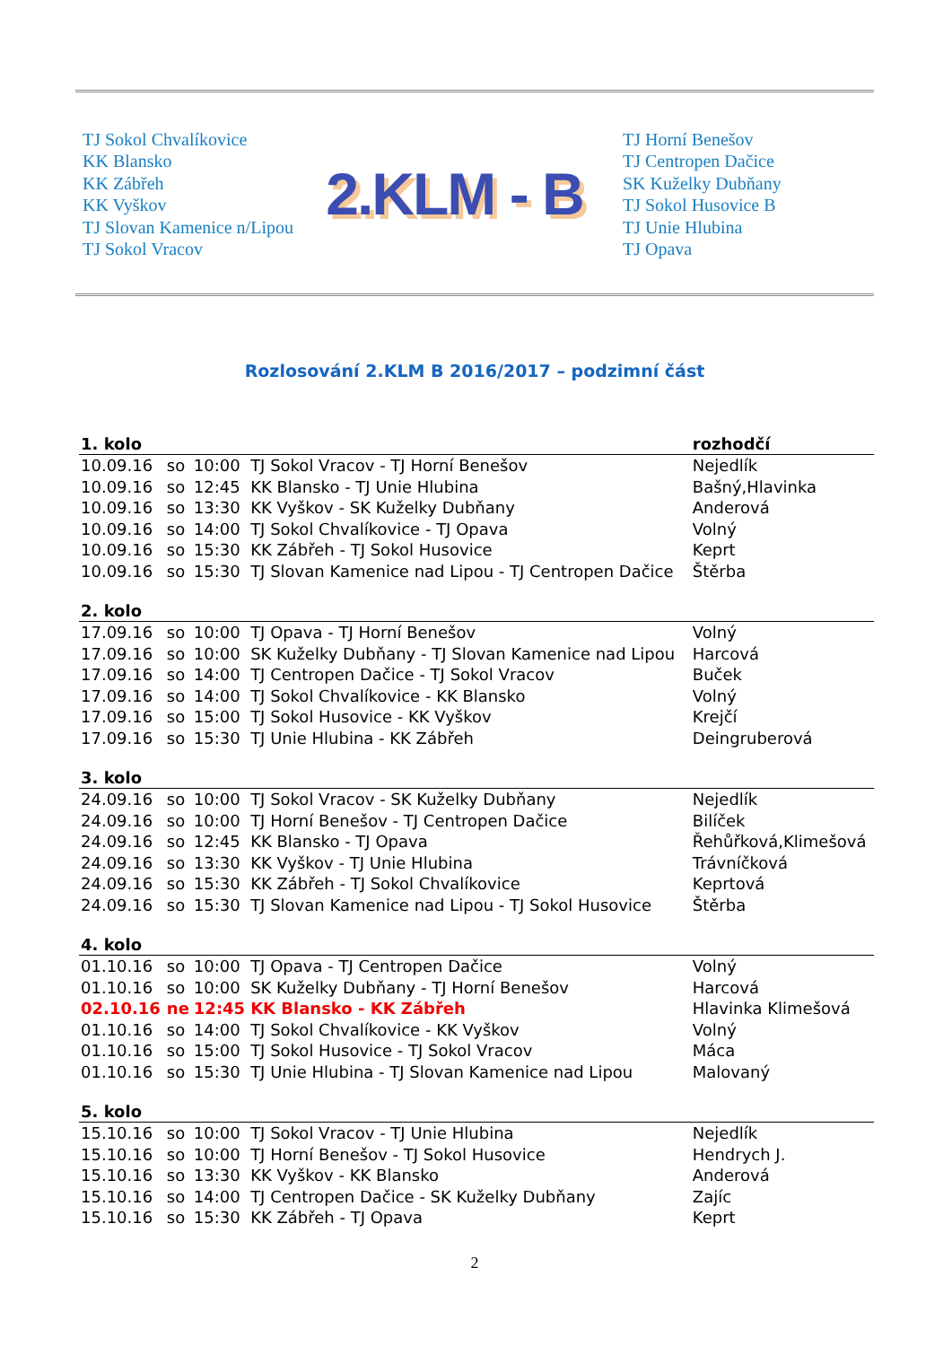TJ Sokol Chvalíkovice
KK Blansko
KK Zábřeh
KK Vyškov
TJ Slovan Kamenice n/Lipou
TJ Sokol Vracov
2.KLM - B
TJ Horní Benešov
TJ Centropen Dačice
SK Kuželky Dubňany
TJ Sokol Husovice B
TJ Unie Hlubina
TJ Opava
Rozlosování 2.KLM B 2016/2017 – podzimní část
| 1. kolo | | | | rozhodčí |
| --- | --- | --- | --- | --- |
| 10.09.16 | so | 10:00 | TJ Sokol Vracov - TJ Horní Benešov | Nejedlík |
| 10.09.16 | so | 12:45 | KK Blansko - TJ Unie Hlubina | Bašný,Hlavinka |
| 10.09.16 | so | 13:30 | KK Vyškov - SK Kuželky Dubňany | Anderová |
| 10.09.16 | so | 14:00 | TJ Sokol Chvalíkovice - TJ Opava | Volný |
| 10.09.16 | so | 15:30 | KK Zábřeh - TJ Sokol Husovice | Keprt |
| 10.09.16 | so | 15:30 | TJ Slovan Kamenice nad Lipou - TJ Centropen Dačice | Štěrba |
| 2. kolo | | | | |
| 17.09.16 | so | 10:00 | TJ Opava - TJ Horní Benešov | Volný |
| 17.09.16 | so | 10:00 | SK Kuželky Dubňany - TJ Slovan Kamenice nad Lipou | Harcová |
| 17.09.16 | so | 14:00 | TJ Centropen Dačice - TJ Sokol Vracov | Buček |
| 17.09.16 | so | 14:00 | TJ Sokol Chvalíkovice - KK Blansko | Volný |
| 17.09.16 | so | 15:00 | TJ Sokol Husovice - KK Vyškov | Krejčí |
| 17.09.16 | so | 15:30 | TJ Unie Hlubina - KK Zábřeh | Deingruberová |
| 3. kolo | | | | |
| 24.09.16 | so | 10:00 | TJ Sokol Vracov - SK Kuželky Dubňany | Nejedlík |
| 24.09.16 | so | 10:00 | TJ Horní Benešov - TJ Centropen Dačice | Bilíček |
| 24.09.16 | so | 12:45 | KK Blansko - TJ Opava | Řehůřková,Klimešová |
| 24.09.16 | so | 13:30 | KK Vyškov - TJ Unie Hlubina | Trávníčková |
| 24.09.16 | so | 15:30 | KK Zábřeh - TJ Sokol Chvalíkovice | Keprtová |
| 24.09.16 | so | 15:30 | TJ Slovan Kamenice nad Lipou - TJ Sokol Husovice | Štěrba |
| 4. kolo | | | | |
| 01.10.16 | so | 10:00 | TJ Opava - TJ Centropen Dačice | Volný |
| 01.10.16 | so | 10:00 | SK Kuželky Dubňany - TJ Horní Benešov | Harcová |
| 02.10.16 | ne | 12:45 | KK Blansko - KK Zábřeh | Hlavinka Klimešová |
| 01.10.16 | so | 14:00 | TJ Sokol Chvalíkovice - KK Vyškov | Volný |
| 01.10.16 | so | 15:00 | TJ Sokol Husovice - TJ Sokol Vracov | Máca |
| 01.10.16 | so | 15:30 | TJ Unie Hlubina - TJ Slovan Kamenice nad Lipou | Malovaný |
| 5. kolo | | | | |
| 15.10.16 | so | 10:00 | TJ Sokol Vracov - TJ Unie Hlubina | Nejedlík |
| 15.10.16 | so | 10:00 | TJ Horní Benešov - TJ Sokol Husovice | Hendrych J. |
| 15.10.16 | so | 13:30 | KK Vyškov - KK Blansko | Anderová |
| 15.10.16 | so | 14:00 | TJ Centropen Dačice - SK Kuželky Dubňany | Zajíc |
| 15.10.16 | so | 15:30 | KK Zábřeh - TJ Opava | Keprt |
2